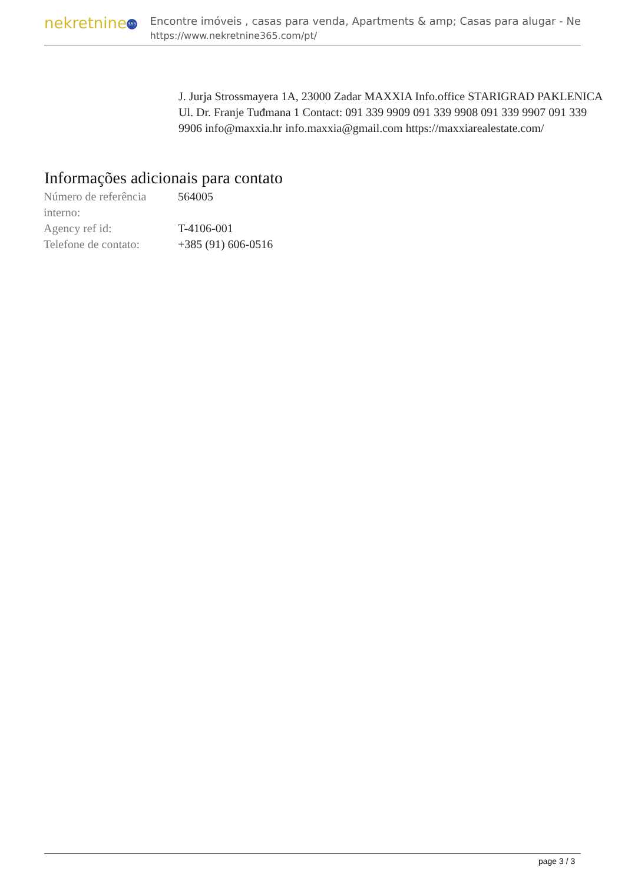nekretnine 365
Encontre imóveis , casas para venda, Apartments & amp; Casas para alugar - Ne
https://www.nekretnine365.com/pt/
J. Jurja Strossmayera 1A, 23000 Zadar MAXXIA Info.office STARIGRAD PAKLENICA Ul. Dr. Franje Tuđmana 1 Contact: 091 339 9909 091 339 9908 091 339 9907 091 339 9906 info@maxxia.hr info.maxxia@gmail.com https://maxxiarealestate.com/
Informações adicionais para contato
| Número de referência interno: | 564005 |
| Agency ref id: | T-4106-001 |
| Telefone de contato: | +385 (91) 606-0516 |
page 3 / 3